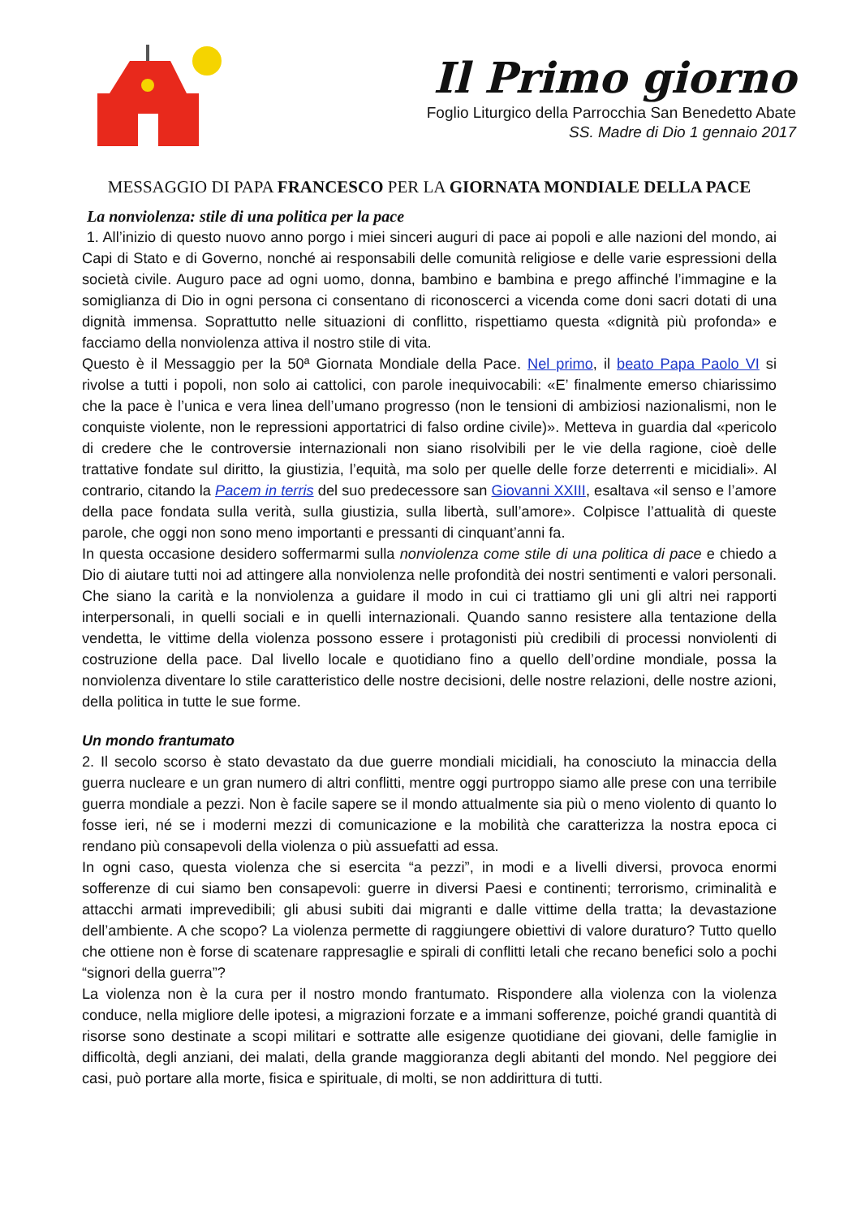Il Primo giorno
Foglio Liturgico della Parrocchia San Benedetto Abate
SS. Madre di Dio 1 gennaio 2017
MESSAGGIO DI PAPA FRANCESCO PER LA GIORNATA MONDIALE DELLA PACE
La nonviolenza: stile di una politica per la pace
1. All’inizio di questo nuovo anno porgo i miei sinceri auguri di pace ai popoli e alle nazioni del mondo, ai Capi di Stato e di Governo, nonché ai responsabili delle comunità religiose e delle varie espressioni della società civile. Auguro pace ad ogni uomo, donna, bambino e bambina e prego affinché l’immagine e la somiglianza di Dio in ogni persona ci consentano di riconoscerci a vicenda come doni sacri dotati di una dignità immensa. Soprattutto nelle situazioni di conflitto, rispettiamo questa «dignità più profonda» e facciamo della nonviolenza attiva il nostro stile di vita.
Questo è il Messaggio per la 50ª Giornata Mondiale della Pace. Nel primo, il beato Papa Paolo VI si rivolse a tutti i popoli, non solo ai cattolici, con parole inequivocabili: «E’ finalmente emerso chiarissimo che la pace è l’unica e vera linea dell’umano progresso (non le tensioni di ambiziosi nazionalismi, non le conquiste violente, non le repressioni apportatrici di falso ordine civile)». Metteva in guardia dal «pericolo di credere che le controversie internazionali non siano risolvibili per le vie della ragione, cioè delle trattative fondate sul diritto, la giustizia, l’equità, ma solo per quelle delle forze deterrenti e micidiali». Al contrario, citando la Pacem in terris del suo predecessore san Giovanni XXIII, esaltava «il senso e l’amore della pace fondata sulla verità, sulla giustizia, sulla libertà, sull’amore». Colpisce l’attualità di queste parole, che oggi non sono meno importanti e pressanti di cinquant’anni fa.
In questa occasione desidero soffermarmi sulla nonviolenza come stile di una politica di pace e chiedo a Dio di aiutare tutti noi ad attingere alla nonviolenza nelle profondità dei nostri sentimenti e valori personali. Che siano la carità e la nonviolenza a guidare il modo in cui ci trattiamo gli uni gli altri nei rapporti interpersonali, in quelli sociali e in quelli internazionali. Quando sanno resistere alla tentazione della vendetta, le vittime della violenza possono essere i protagonisti più credibili di processi nonviolenti di costruzione della pace. Dal livello locale e quotidiano fino a quello dell’ordine mondiale, possa la nonviolenza diventare lo stile caratteristico delle nostre decisioni, delle nostre relazioni, delle nostre azioni, della politica in tutte le sue forme.
Un mondo frantumato
2. Il secolo scorso è stato devastato da due guerre mondiali micidiali, ha conosciuto la minaccia della guerra nucleare e un gran numero di altri conflitti, mentre oggi purtroppo siamo alle prese con una terribile guerra mondiale a pezzi. Non è facile sapere se il mondo attualmente sia più o meno violento di quanto lo fosse ieri, né se i moderni mezzi di comunicazione e la mobilità che caratterizza la nostra epoca ci rendano più consapevoli della violenza o più assuefatti ad essa.
In ogni caso, questa violenza che si esercita “a pezzi”, in modi e a livelli diversi, provoca enormi sofferenze di cui siamo ben consapevoli: guerre in diversi Paesi e continenti; terrorismo, criminalità e attacchi armati imprevedibili; gli abusi subiti dai migranti e dalle vittime della tratta; la devastazione dell’ambiente. A che scopo? La violenza permette di raggiungere obiettivi di valore duraturo? Tutto quello che ottiene non è forse di scatenare rappresaglie e spirali di conflitti letali che recano benefici solo a pochi “signori della guerra”?
La violenza non è la cura per il nostro mondo frantumato. Rispondere alla violenza con la violenza conduce, nella migliore delle ipotesi, a migrazioni forzate e a immani sofferenze, poiché grandi quantità di risorse sono destinate a scopi militari e sottratte alle esigenze quotidiane dei giovani, delle famiglie in difficoltà, degli anziani, dei malati, della grande maggioranza degli abitanti del mondo. Nel peggiore dei casi, può portare alla morte, fisica e spirituale, di molti, se non addirittura di tutti.